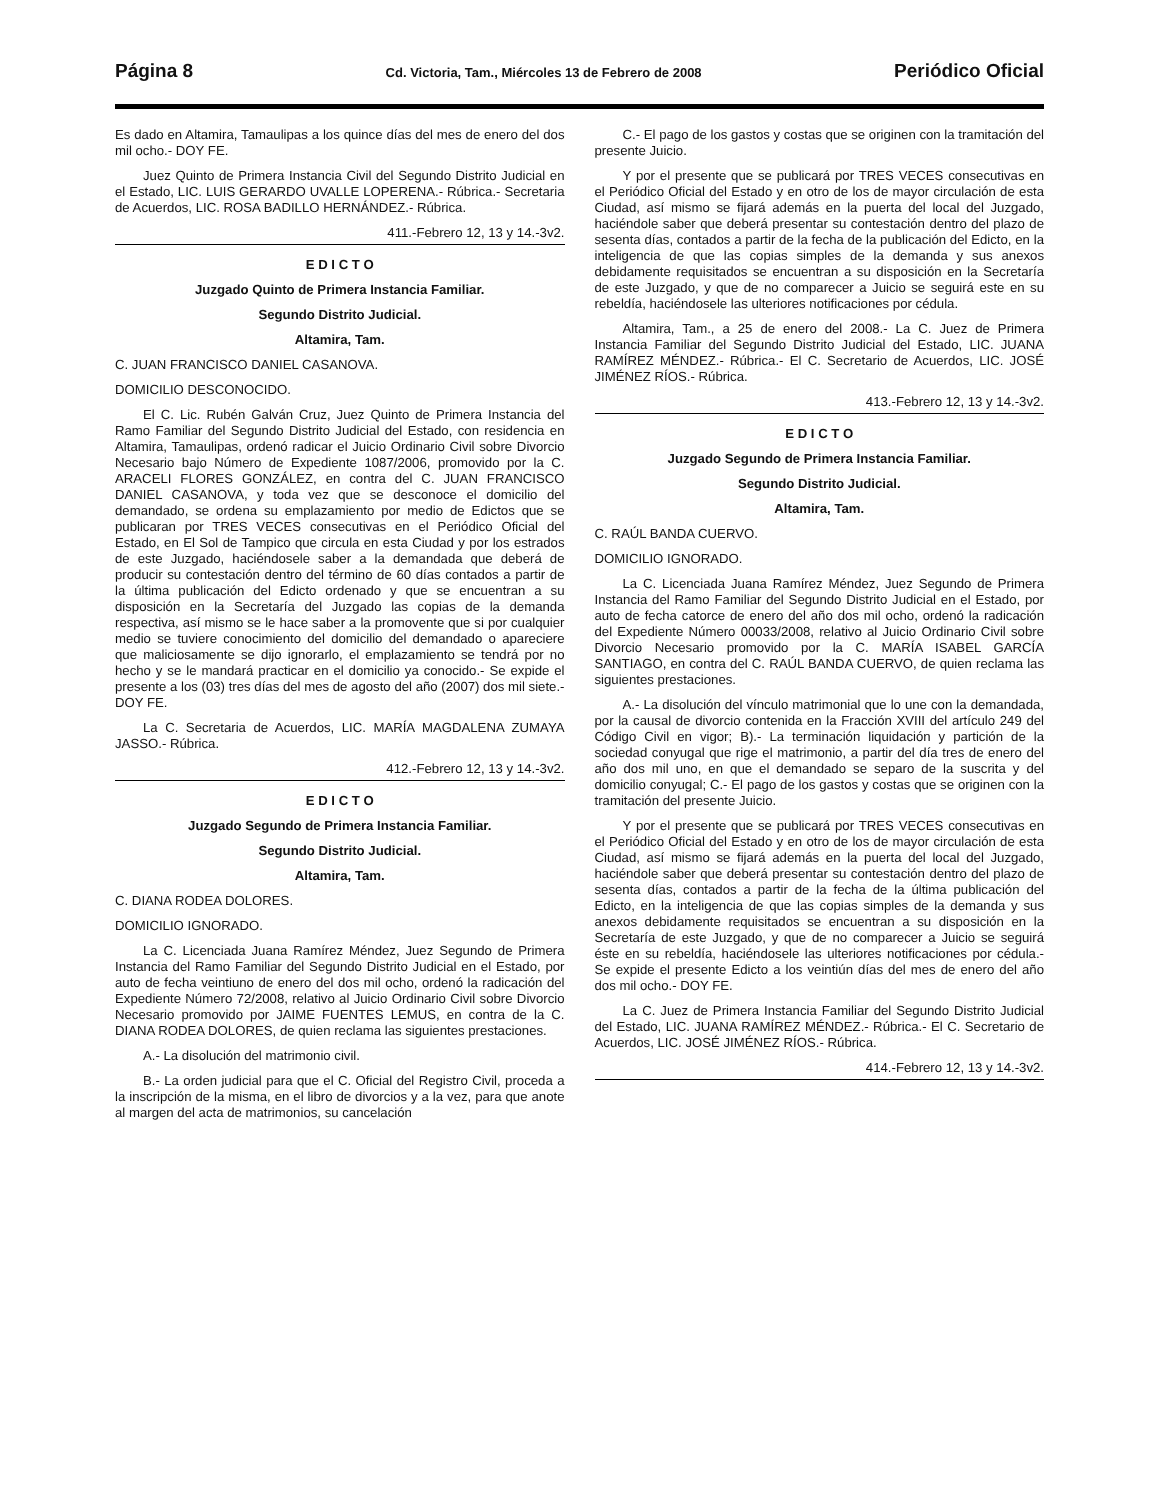Página 8 Cd. Victoria, Tam., Miércoles 13 de Febrero de 2008 Periódico Oficial
Es dado en Altamira, Tamaulipas a los quince días del mes de enero del dos mil ocho.- DOY FE.
Juez Quinto de Primera Instancia Civil del Segundo Distrito Judicial en el Estado, LIC. LUIS GERARDO UVALLE LOPERENA.- Rúbrica.- Secretaria de Acuerdos, LIC. ROSA BADILLO HERNÁNDEZ.- Rúbrica.
411.-Febrero 12, 13 y 14.-3v2.
E D I C T O
Juzgado Quinto de Primera Instancia Familiar.
Segundo Distrito Judicial.
Altamira, Tam.
C. JUAN FRANCISCO DANIEL CASANOVA.
DOMICILIO DESCONOCIDO.
El C. Lic. Rubén Galván Cruz, Juez Quinto de Primera Instancia del Ramo Familiar del Segundo Distrito Judicial del Estado, con residencia en Altamira, Tamaulipas, ordenó radicar el Juicio Ordinario Civil sobre Divorcio Necesario bajo Número de Expediente 1087/2006, promovido por la C. ARACELI FLORES GONZÁLEZ, en contra del C. JUAN FRANCISCO DANIEL CASANOVA, y toda vez que se desconoce el domicilio del demandado, se ordena su emplazamiento por medio de Edictos que se publicaran por TRES VECES consecutivas en el Periódico Oficial del Estado, en El Sol de Tampico que circula en esta Ciudad y por los estrados de este Juzgado, haciéndosele saber a la demandada que deberá de producir su contestación dentro del término de 60 días contados a partir de la última publicación del Edicto ordenado y que se encuentran a su disposición en la Secretaría del Juzgado las copias de la demanda respectiva, así mismo se le hace saber a la promovente que si por cualquier medio se tuviere conocimiento del domicilio del demandado o apareciere que maliciosamente se dijo ignorarlo, el emplazamiento se tendrá por no hecho y se le mandará practicar en el domicilio ya conocido.- Se expide el presente a los (03) tres días del mes de agosto del año (2007) dos mil siete.- DOY FE.
La C. Secretaria de Acuerdos, LIC. MARÍA MAGDALENA ZUMAYA JASSO.- Rúbrica.
412.-Febrero 12, 13 y 14.-3v2.
E D I C T O
Juzgado Segundo de Primera Instancia Familiar.
Segundo Distrito Judicial.
Altamira, Tam.
C. DIANA RODEA DOLORES.
DOMICILIO IGNORADO.
La C. Licenciada Juana Ramírez Méndez, Juez Segundo de Primera Instancia del Ramo Familiar del Segundo Distrito Judicial en el Estado, por auto de fecha veintiuno de enero del dos mil ocho, ordenó la radicación del Expediente Número 72/2008, relativo al Juicio Ordinario Civil sobre Divorcio Necesario promovido por JAIME FUENTES LEMUS, en contra de la C. DIANA RODEA DOLORES, de quien reclama las siguientes prestaciones.
A.- La disolución del matrimonio civil.
B.- La orden judicial para que el C. Oficial del Registro Civil, proceda a la inscripción de la misma, en el libro de divorcios y a la vez, para que anote al margen del acta de matrimonios, su cancelación
C.- El pago de los gastos y costas que se originen con la tramitación del presente Juicio.
Y por el presente que se publicará por TRES VECES consecutivas en el Periódico Oficial del Estado y en otro de los de mayor circulación de esta Ciudad, así mismo se fijará además en la puerta del local del Juzgado, haciéndole saber que deberá presentar su contestación dentro del plazo de sesenta días, contados a partir de la fecha de la publicación del Edicto, en la inteligencia de que las copias simples de la demanda y sus anexos debidamente requisitados se encuentran a su disposición en la Secretaría de este Juzgado, y que de no comparecer a Juicio se seguirá este en su rebeldía, haciéndosele las ulteriores notificaciones por cédula.
Altamira, Tam., a 25 de enero del 2008.- La C. Juez de Primera Instancia Familiar del Segundo Distrito Judicial del Estado, LIC. JUANA RAMÍREZ MÉNDEZ.- Rúbrica.- El C. Secretario de Acuerdos, LIC. JOSÉ JIMÉNEZ RÍOS.- Rúbrica.
413.-Febrero 12, 13 y 14.-3v2.
E D I C T O
Juzgado Segundo de Primera Instancia Familiar.
Segundo Distrito Judicial.
Altamira, Tam.
C. RAÚL BANDA CUERVO.
DOMICILIO IGNORADO.
La C. Licenciada Juana Ramírez Méndez, Juez Segundo de Primera Instancia del Ramo Familiar del Segundo Distrito Judicial en el Estado, por auto de fecha catorce de enero del año dos mil ocho, ordenó la radicación del Expediente Número 00033/2008, relativo al Juicio Ordinario Civil sobre Divorcio Necesario promovido por la C. MARÍA ISABEL GARCÍA SANTIAGO, en contra del C. RAÚL BANDA CUERVO, de quien reclama las siguientes prestaciones.
A.- La disolución del vínculo matrimonial que lo une con la demandada, por la causal de divorcio contenida en la Fracción XVIII del artículo 249 del Código Civil en vigor; B).- La terminación liquidación y partición de la sociedad conyugal que rige el matrimonio, a partir del día tres de enero del año dos mil uno, en que el demandado se separo de la suscrita y del domicilio conyugal; C.- El pago de los gastos y costas que se originen con la tramitación del presente Juicio.
Y por el presente que se publicará por TRES VECES consecutivas en el Periódico Oficial del Estado y en otro de los de mayor circulación de esta Ciudad, así mismo se fijará además en la puerta del local del Juzgado, haciéndole saber que deberá presentar su contestación dentro del plazo de sesenta días, contados a partir de la fecha de la última publicación del Edicto, en la inteligencia de que las copias simples de la demanda y sus anexos debidamente requisitados se encuentran a su disposición en la Secretaría de este Juzgado, y que de no comparecer a Juicio se seguirá éste en su rebeldía, haciéndosele las ulteriores notificaciones por cédula.- Se expide el presente Edicto a los veintiún días del mes de enero del año dos mil ocho.- DOY FE.
La C. Juez de Primera Instancia Familiar del Segundo Distrito Judicial del Estado, LIC. JUANA RAMÍREZ MÉNDEZ.- Rúbrica.- El C. Secretario de Acuerdos, LIC. JOSÉ JIMÉNEZ RÍOS.- Rúbrica.
414.-Febrero 12, 13 y 14.-3v2.